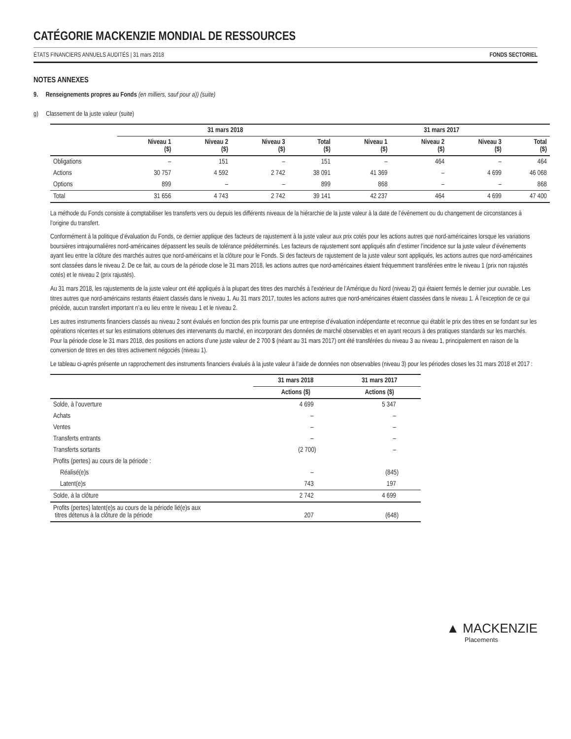CATÉGORIE MACKENZIE MONDIAL DE RESSOURCES
ÉTATS FINANCIERS ANNUELS AUDITÉS | 31 mars 2018 FONDS SECTORIEL
NOTES ANNEXES
9. Renseignements propres au Fonds (en milliers, sauf pour a)) (suite)
g) Classement de la juste valeur (suite)
| | 31 mars 2018 | | | | 31 mars 2017 | | | |
| --- | --- | --- | --- | --- | --- | --- | --- | --- |
| | Niveau 1 ($) | Niveau 2 ($) | Niveau 3 ($) | Total ($) | Niveau 1 ($) | Niveau 2 ($) | Niveau 3 ($) | Total ($) |
| Obligations | – | 151 | – | 151 | – | 464 | – | 464 |
| Actions | 30 757 | 4 592 | 2 742 | 38 091 | 41 369 | – | 4 699 | 46 068 |
| Options | 899 | – | – | 899 | 868 | – | – | 868 |
| Total | 31 656 | 4 743 | 2 742 | 39 141 | 42 237 | 464 | 4 699 | 47 400 |
La méthode du Fonds consiste à comptabiliser les transferts vers ou depuis les différents niveaux de la hiérarchie de la juste valeur à la date de l’événement ou du changement de circonstances à l’origine du transfert.
Conformément à la politique d’évaluation du Fonds, ce dernier applique des facteurs de rajustement à la juste valeur aux prix cotés pour les actions autres que nord-américaines lorsque les variations boursières intrajournalières nord-américaines dépassent les seuils de tolérance prédéterminés. Les facteurs de rajustement sont appliqués afin d’estimer l’incidence sur la juste valeur d’événements ayant lieu entre la clôture des marchés autres que nord-américains et la clôture pour le Fonds. Si des facteurs de rajustement de la juste valeur sont appliqués, les actions autres que nord-américaines sont classées dans le niveau 2. De ce fait, au cours de la période close le 31 mars 2018, les actions autres que nord-américaines étaient fréquemment transférées entre le niveau 1 (prix non rajustés cotés) et le niveau 2 (prix rajustés).
Au 31 mars 2018, les rajustements de la juste valeur ont été appliqués à la plupart des titres des marchés à l’extérieur de l’Amérique du Nord (niveau 2) qui étaient fermés le dernier jour ouvrable. Les titres autres que nord-américains restants étaient classés dans le niveau 1. Au 31 mars 2017, toutes les actions autres que nord-américaines étaient classées dans le niveau 1. À l’exception de ce qui précède, aucun transfert important n’a eu lieu entre le niveau 1 et le niveau 2.
Les autres instruments financiers classés au niveau 2 sont évalués en fonction des prix fournis par une entreprise d’évaluation indépendante et reconnue qui établit le prix des titres en se fondant sur les opérations récentes et sur les estimations obtenues des intervenants du marché, en incorporant des données de marché observables et en ayant recours à des pratiques standards sur les marchés. Pour la période close le 31 mars 2018, des positions en actions d’une juste valeur de 2 700 $ (néant au 31 mars 2017) ont été transférées du niveau 3 au niveau 1, principalement en raison de la conversion de titres en des titres activement négociés (niveau 1).
Le tableau ci-après présente un rapprochement des instruments financiers évalués à la juste valeur à l’aide de données non observables (niveau 3) pour les périodes closes les 31 mars 2018 et 2017 :
| | 31 mars 2018 | 31 mars 2017 |
| --- | --- | --- |
| | Actions ($) | Actions ($) |
| Solde, à l’ouverture | 4 699 | 5 347 |
| Achats | – | – |
| Ventes | – | – |
| Transferts entrants | – | – |
| Transferts sortants | (2 700) | – |
| Profits (pertes) au cours de la période : | | |
| Réalisé(e)s | – | (845) |
| Latent(e)s | 743 | 197 |
| Solde, à la clôture | 2 742 | 4 699 |
| Profits (pertes) latent(e)s au cours de la période lié(e)s aux titres détenus à la clôture de la période | 207 | (648) |
▲ MACKENZIE
Placements